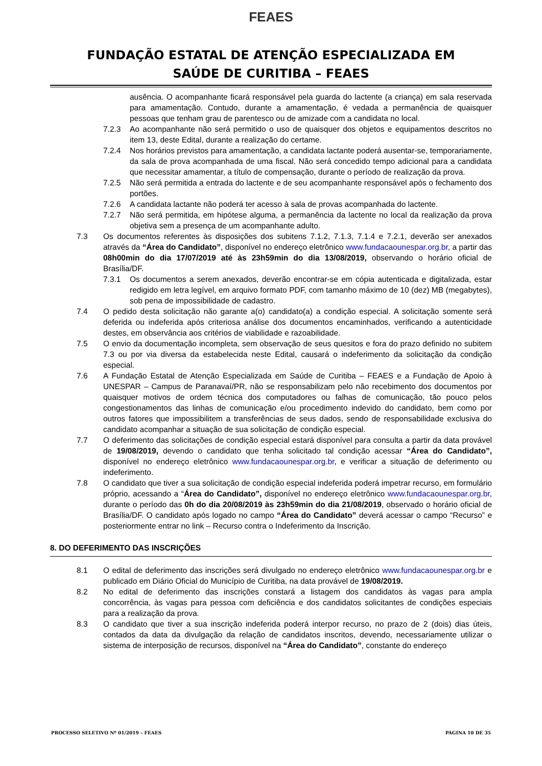FEAES
FUNDAÇÃO ESTATAL DE ATENÇÃO ESPECIALIZADA EM
SAÚDE DE CURITIBA – FEAES
ausência. O acompanhante ficará responsável pela guarda do lactente (a criança) em sala reservada para amamentação. Contudo, durante a amamentação, é vedada a permanência de quaisquer pessoas que tenham grau de parentesco ou de amizade com a candidata no local.
7.2.3 Ao acompanhante não será permitido o uso de quaisquer dos objetos e equipamentos descritos no item 13, deste Edital, durante a realização do certame.
7.2.4 Nos horários previstos para amamentação, a candidata lactante poderá ausentar-se, temporariamente, da sala de prova acompanhada de uma fiscal. Não será concedido tempo adicional para a candidata que necessitar amamentar, a título de compensação, durante o período de realização da prova.
7.2.5 Não será permitida a entrada do lactente e de seu acompanhante responsável após o fechamento dos portões.
7.2.6 A candidata lactante não poderá ter acesso à sala de provas acompanhada do lactente.
7.2.7 Não será permitida, em hipótese alguma, a permanência da lactente no local da realização da prova objetiva sem a presença de um acompanhante adulto.
7.3 Os documentos referentes às disposições dos subitens 7.1.2, 7.1.3, 7.1.4 e 7.2.1, deverão ser anexados através da “Área do Candidato”, disponível no endereço eletrônico www.fundacaounespar.org.br, a partir das 08h00min do dia 17/07/2019 até às 23h59min do dia 13/08/2019, observando o horário oficial de Brasília/DF.
7.3.1 Os documentos a serem anexados, deverão encontrar-se em cópia autenticada e digitalizada, estar redigido em letra legível, em arquivo formato PDF, com tamanho máximo de 10 (dez) MB (megabytes), sob pena de impossibilidade de cadastro.
7.4 O pedido desta solicitação não garante a(o) candidato(a) a condição especial. A solicitação somente será deferida ou indeferida após criteriosa análise dos documentos encaminhados, verificando a autenticidade destes, em observância aos critérios de viabilidade e razoabilidade.
7.5 O envio da documentação incompleta, sem observação de seus quesitos e fora do prazo definido no subitem 7.3 ou por via diversa da estabelecida neste Edital, causará o indeferimento da solicitação da condição especial.
7.6 A Fundação Estatal de Atenção Especializada em Saúde de Curitiba – FEAES e a Fundação de Apoio à UNESPAR – Campus de Paranavaí/PR, não se responsabilizam pelo não recebimento dos documentos por quaisquer motivos de ordem técnica dos computadores ou falhas de comunicação, tão pouco pelos congestionamentos das linhas de comunicação e/ou procedimento indevido do candidato, bem como por outros fatores que impossibilitem a transferências de seus dados, sendo de responsabilidade exclusiva do candidato acompanhar a situação de sua solicitação de condição especial.
7.7 O deferimento das solicitações de condição especial estará disponível para consulta a partir da data provável de 19/08/2019, devendo o candidato que tenha solicitado tal condição acessar “Área do Candidato”, disponível no endereço eletrônico www.fundacaounespar.org.br, e verificar a situação de deferimento ou indeferimento.
7.8 O candidato que tiver a sua solicitação de condição especial indeferida poderá impetrar recurso, em formulário próprio, acessando a “Área do Candidato”, disponível no endereço eletrônico www.fundacaounespar.org.br, durante o período das 0h do dia 20/08/2019 às 23h59min do dia 21/08/2019, observado o horário oficial de Brasília/DF. O candidato após logado no campo “Área do Candidato” deverá acessar o campo “Recurso” e posteriormente entrar no link – Recurso contra o Indeferimento da Inscrição.
8. DO DEFERIMENTO DAS INSCRIÇÕES
8.1 O edital de deferimento das inscrições será divulgado no endereço eletrônico www.fundacaounespar.org.br e publicado em Diário Oficial do Município de Curitiba, na data provável de 19/08/2019.
8.2 No edital de deferimento das inscrições constará a listagem dos candidatos às vagas para ampla concorrência, às vagas para pessoa com deficiência e dos candidatos solicitantes de condições especiais para a realização da prova.
8.3 O candidato que tiver a sua inscrição indeferida poderá interpor recurso, no prazo de 2 (dois) dias úteis, contados da data da divulgação da relação de candidatos inscritos, devendo, necessariamente utilizar o sistema de interposição de recursos, disponível na “Área do Candidato”, constante do endereço
PROCESSO SELETIVO Nº 01/2019 – FEAES PÁGINA 10 DE 35